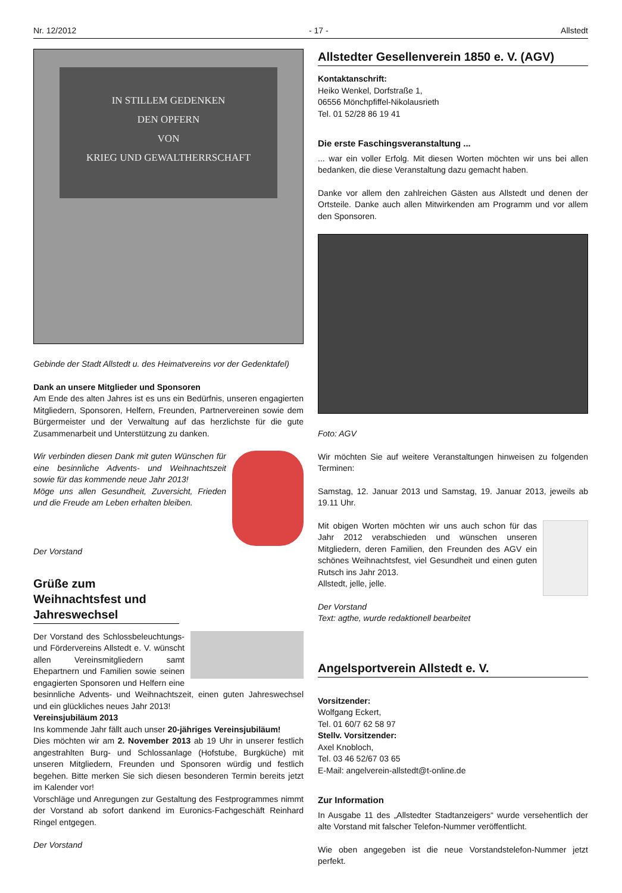Nr. 12/2012 - 17 - Allstedt
IN STILLEM GEDENKEN
DEN OPFERN
VON
KRIEG UND GEWALTHERRSCHAFT
Gebinde der Stadt Allstedt u. des Heimatvereins vor der Gedenktafel)
Dank an unsere Mitglieder und Sponsoren
Am Ende des alten Jahres ist es uns ein Bedürfnis, unseren engagierten Mitgliedern, Sponsoren, Helfern, Freunden, Partnervereinen sowie dem Bürgermeister und der Verwaltung auf das herzlichste für die gute Zusammenarbeit und Unterstützung zu danken.
Wir verbinden diesen Dank mit guten Wünschen für eine besinnliche Advents- und Weihnachtszeit sowie für das kommende neue Jahr 2013!
Möge uns allen Gesundheit, Zuversicht, Frieden und die Freude am Leben erhalten bleiben.
Der Vorstand
Grüße zum Weihnachtsfest und Jahreswechsel
Der Vorstand des Schlossbeleuchtungs- und Fördervereins Allstedt e. V. wünscht allen Vereinsmitgliedern samt Ehepartnern und Familien sowie seinen engagierten Sponsoren und Helfern eine besinnliche Advents- und Weihnachtszeit, einen guten Jahreswechsel und ein glückliches neues Jahr 2013!
Vereinsjubiläum 2013
Ins kommende Jahr fällt auch unser 20-jähriges Vereinsjubiläum!
Dies möchten wir am 2. November 2013 ab 19 Uhr in unserer festlich angestrahlten Burg- und Schlossanlage (Hofstube, Burgküche) mit unseren Mitgliedern, Freunden und Sponsoren würdig und festlich begehen. Bitte merken Sie sich diesen besonderen Termin bereits jetzt im Kalender vor!
Vorschläge und Anregungen zur Gestaltung des Festprogrammes nimmt der Vorstand ab sofort dankend im Euronics-Fachgeschäft Reinhard Ringel entgegen.
Der Vorstand
Allstedter Gesellenverein 1850 e. V. (AGV)
Kontaktanschrift:
Heiko Wenkel, Dorfstraße 1,
06556 Mönchpfiffel-Nikolausrieth
Tel. 01 52/28 86 19 41
Die erste Faschingsveranstaltung ...
... war ein voller Erfolg. Mit diesen Worten möchten wir uns bei allen bedanken, die diese Veranstaltung dazu gemacht haben.
Danke vor allem den zahlreichen Gästen aus Allstedt und denen der Ortsteile. Danke auch allen Mitwirkenden am Programm und vor allem den Sponsoren.
Foto: AGV
Wir möchten Sie auf weitere Veranstaltungen hinweisen zu folgenden Terminen:
Samstag, 12. Januar 2013 und Samstag, 19. Januar 2013, jeweils ab 19.11 Uhr.
Mit obigen Worten möchten wir uns auch schon für das Jahr 2012 verabschieden und wünschen unseren Mitgliedern, deren Familien, den Freunden des AGV ein schönes Weihnachtsfest, viel Gesundheit und einen guten Rutsch ins Jahr 2013.
Allstedt, jelle, jelle.
Der Vorstand
Text: agthe, wurde redaktionell bearbeitet
Angelsportverein Allstedt e. V.
Vorsitzender:
Wolfgang Eckert,
Tel. 01 60/7 62 58 97
Stellv. Vorsitzender:
Axel Knobloch,
Tel. 03 46 52/67 03 65
E-Mail: angelverein-allstedt@t-online.de
Zur Information
In Ausgabe 11 des „Allstedter Stadtanzeigers“ wurde versehentlich der alte Vorstand mit falscher Telefon-Nummer veröffentlicht.
Wie oben angegeben ist die neue Vorstandstelefon-Nummer jetzt perfekt.